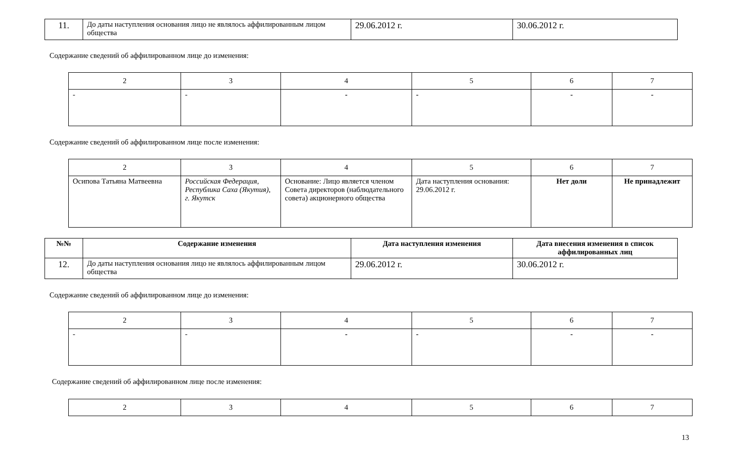| 11. | До даты наступления основания лицо не являлось аффилированным лицом общества | 29.06.2012 г. | 30.06.2012 г. |
Содержание сведений об аффилированном лице до изменения:
| 2 | 3 | 4 | 5 | 6 | 7 |
| - | - | - | - | - | - |
Содержание сведений об аффилированном лице после изменения:
| 2 | 3 | 4 | 5 | 6 | 7 |
| Осипова Татьяна Матвеевна | Российская Федерация, Республика Саха (Якутия), г. Якутск | Основание: Лицо является членом Совета директоров (наблюдательного совета) акционерного общества | Дата наступления основания: 29.06.2012 г. | Нет доли | Не принадлежит |
| №№ | Содержание изменения | Дата наступления изменения | Дата внесения изменения в список аффилированных лиц |
| --- | --- | --- | --- |
| 12. | До даты наступления основания лицо не являлось аффилированным лицом общества | 29.06.2012 г. | 30.06.2012 г. |
Содержание сведений об аффилированном лице до изменения:
| 2 | 3 | 4 | 5 | 6 | 7 |
| - | - | - | - | - | - |
Содержание сведений об аффилированном лице после изменения:
| 2 | 3 | 4 | 5 | 6 | 7 |
13